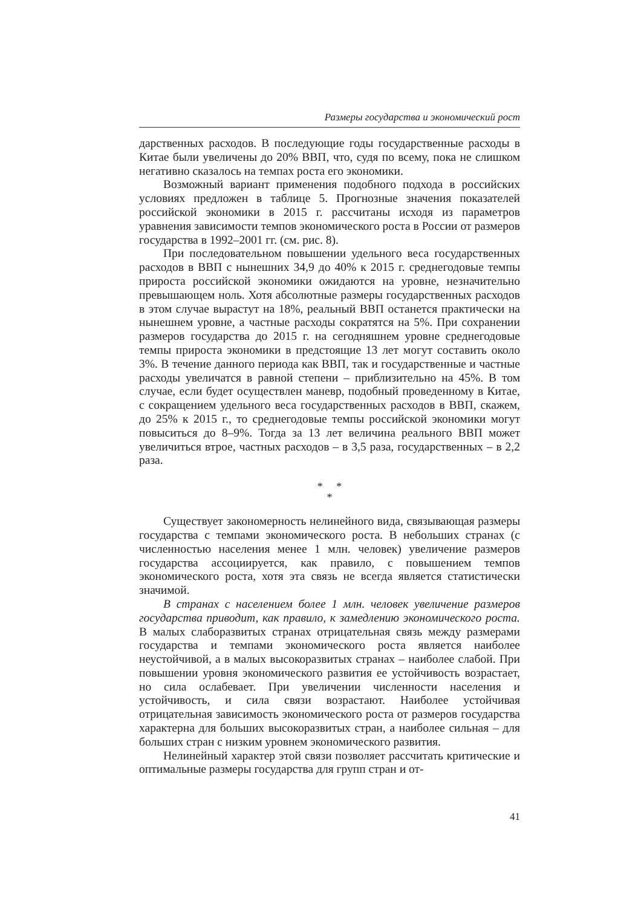Размеры государства и экономический рост
дарственных расходов. В последующие годы государственные расходы в Китае были увеличены до 20% ВВП, что, судя по всему, пока не слишком негативно сказалось на темпах роста его экономики.
Возможный вариант применения подобного подхода в российских условиях предложен в таблице 5. Прогнозные значения показателей российской экономики в 2015 г. рассчитаны исходя из параметров уравнения зависимости темпов экономического роста в России от размеров государства в 1992–2001 гг. (см. рис. 8).
При последовательном повышении удельного веса государственных расходов в ВВП с нынешних 34,9 до 40% к 2015 г. среднегодовые темпы прироста российской экономики ожидаются на уровне, незначительно превышающем ноль. Хотя абсолютные размеры государственных расходов в этом случае вырастут на 18%, реальный ВВП останется практически на нынешнем уровне, а частные расходы сократятся на 5%. При сохранении размеров государства до 2015 г. на сегодняшнем уровне среднегодовые темпы прироста экономики в предстоящие 13 лет могут составить около 3%. В течение данного периода как ВВП, так и государственные и частные расходы увеличатся в равной степени – приблизительно на 45%. В том случае, если будет осуществлен маневр, подобный проведенному в Китае, с сокращением удельного веса государственных расходов в ВВП, скажем, до 25% к 2015 г., то среднегодовые темпы российской экономики могут повыситься до 8–9%. Тогда за 13 лет величина реального ВВП может увеличиться втрое, частных расходов – в 3,5 раза, государственных – в 2,2 раза.
* *
*
Существует закономерность нелинейного вида, связывающая размеры государства с темпами экономического роста. В небольших странах (с численностью населения менее 1 млн. человек) увеличение размеров государства ассоциируется, как правило, с повышением темпов экономического роста, хотя эта связь не всегда является статистически значимой.
В странах с населением более 1 млн. человек увеличение размеров государства приводит, как правило, к замедлению экономического роста. В малых слаборазвитых странах отрицательная связь между размерами государства и темпами экономического роста является наиболее неустойчивой, а в малых высокоразвитых странах – наиболее слабой. При повышении уровня экономического развития ее устойчивость возрастает, но сила ослабевает. При увеличении численности населения и устойчивость, и сила связи возрастают. Наиболее устойчивая отрицательная зависимость экономического роста от размеров государства характерна для больших высокоразвитых стран, а наиболее сильная – для больших стран с низким уровнем экономического развития.
Нелинейный характер этой связи позволяет рассчитать критические и оптимальные размеры государства для групп стран и от-
41